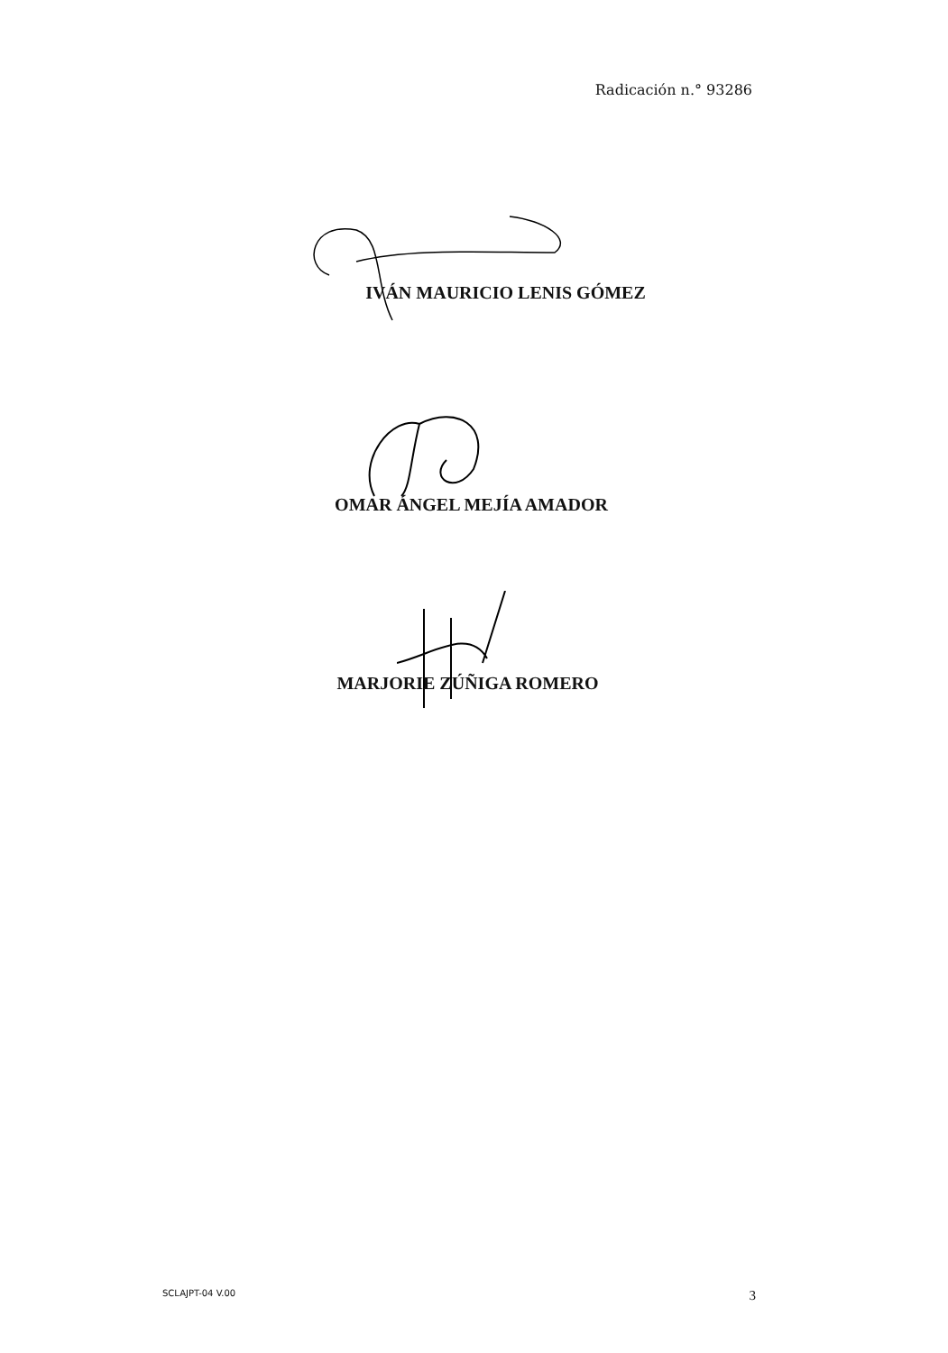Radicación n.° 93286
IVÁN MAURICIO LENIS GÓMEZ
OMAR ÁNGEL MEJÍA AMADOR
MARJORIE ZÚÑIGA ROMERO
SCLAJPT-04 V.00 3